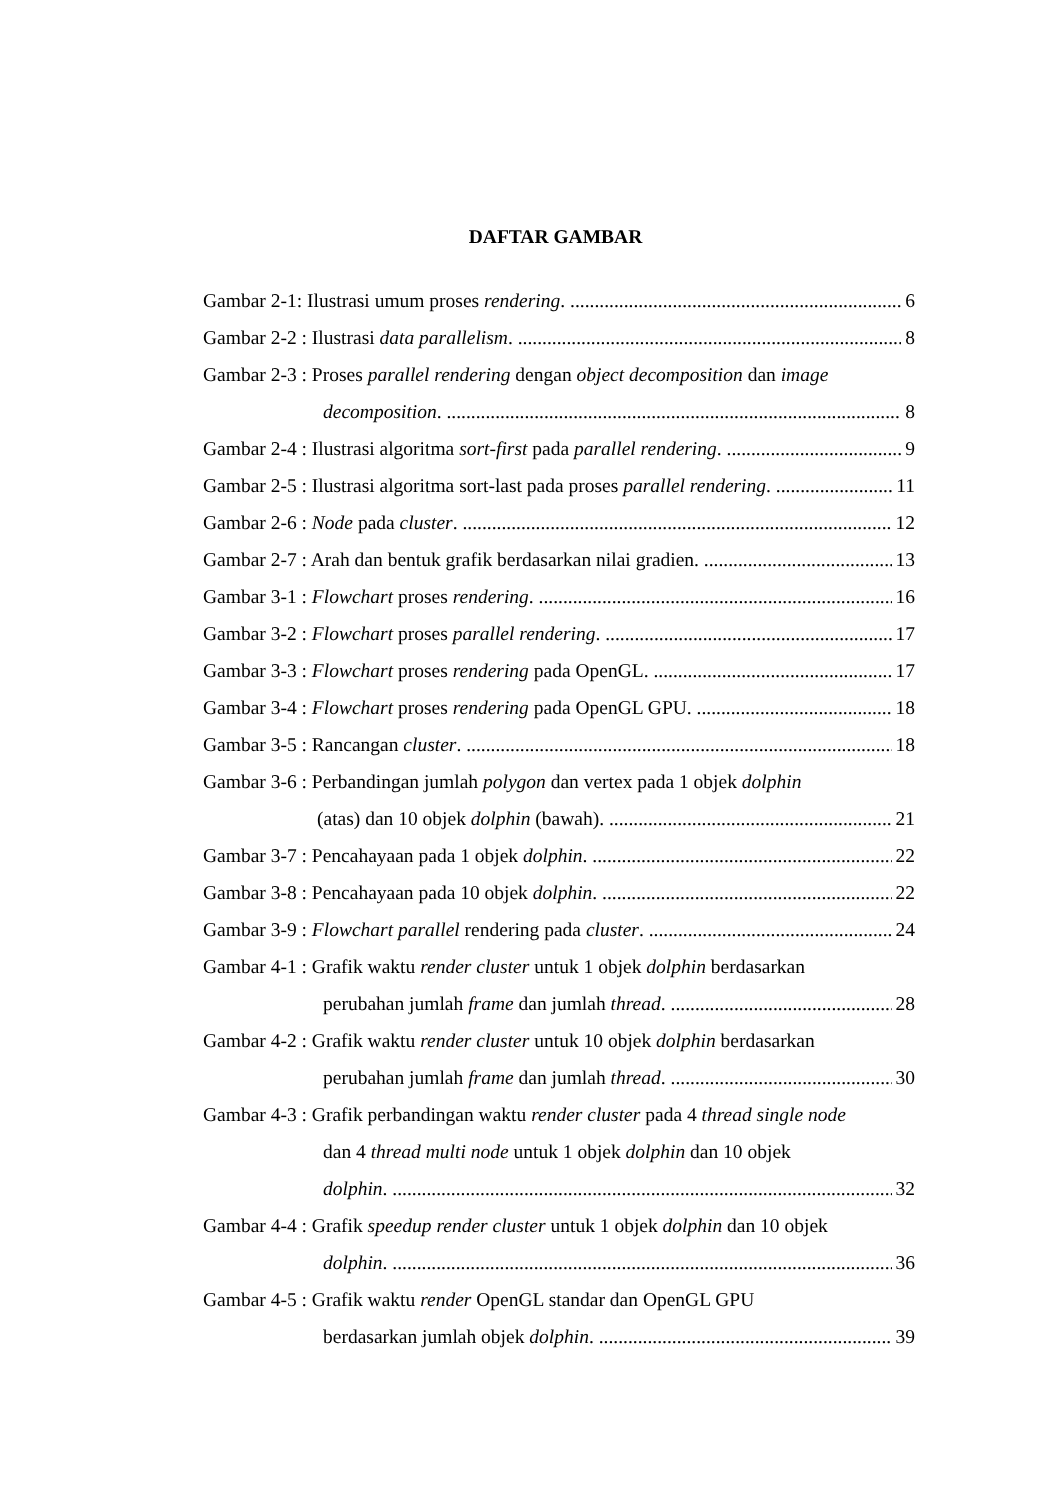DAFTAR GAMBAR
Gambar 2-1: Ilustrasi umum proses rendering. 6
Gambar 2-2 : Ilustrasi data parallelism. 8
Gambar 2-3 : Proses parallel rendering dengan object decomposition dan image
decomposition. 8
Gambar 2-4 : Ilustrasi algoritma sort-first pada parallel rendering. 9
Gambar 2-5 : Ilustrasi algoritma sort-last pada proses parallel rendering. 11
Gambar 2-6 : Node pada cluster. 12
Gambar 2-7 : Arah dan bentuk grafik berdasarkan nilai gradien. 13
Gambar 3-1 : Flowchart proses rendering. 16
Gambar 3-2 : Flowchart proses parallel rendering. 17
Gambar 3-3 : Flowchart proses rendering pada OpenGL. 17
Gambar 3-4 : Flowchart proses rendering pada OpenGL GPU. 18
Gambar 3-5 : Rancangan cluster. 18
Gambar 3-6 : Perbandingan jumlah polygon dan vertex pada 1 objek dolphin
(atas) dan 10 objek dolphin (bawah). 21
Gambar 3-7 : Pencahayaan pada 1 objek dolphin. 22
Gambar 3-8 : Pencahayaan pada 10 objek dolphin. 22
Gambar 3-9 : Flowchart parallel rendering pada cluster. 24
Gambar 4-1 : Grafik waktu render cluster untuk 1 objek dolphin berdasarkan
perubahan jumlah frame dan jumlah thread. 28
Gambar 4-2 : Grafik waktu render cluster untuk 10 objek dolphin berdasarkan
perubahan jumlah frame dan jumlah thread. 30
Gambar 4-3 : Grafik perbandingan waktu render cluster pada 4 thread single node
dan 4 thread multi node untuk 1 objek dolphin dan 10 objek
dolphin. 32
Gambar 4-4 : Grafik speedup render cluster untuk 1 objek dolphin dan 10 objek
dolphin. 36
Gambar 4-5 : Grafik waktu render OpenGL standar dan OpenGL GPU
berdasarkan jumlah objek dolphin. 39